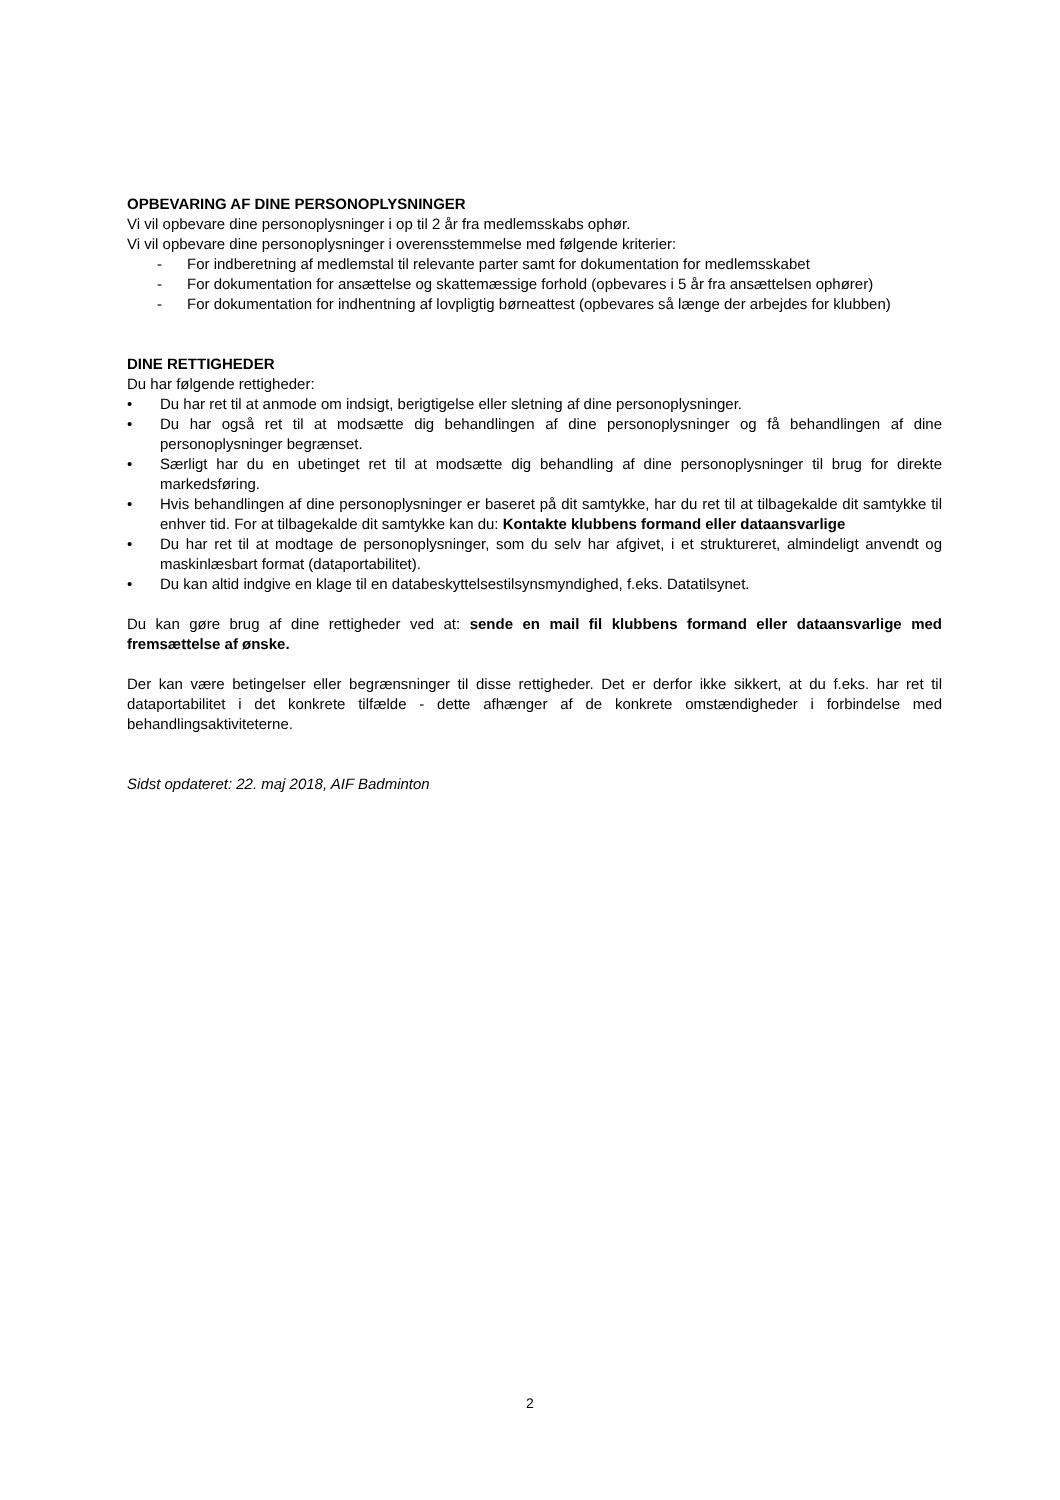OPBEVARING AF DINE PERSONOPLYSNINGER
Vi vil opbevare dine personoplysninger i op til 2 år fra medlemsskabs ophør.
Vi vil opbevare dine personoplysninger i overensstemmelse med følgende kriterier:
- For indberetning af medlemstal til relevante parter samt for dokumentation for medlemsskabet
- For dokumentation for ansættelse og skattemæssige forhold (opbevares i 5 år fra ansættelsen ophører)
- For dokumentation for indhentning af lovpligtig børneattest (opbevares så længe der arbejdes for klubben)
DINE RETTIGHEDER
Du har følgende rettigheder:
• Du har ret til at anmode om indsigt, berigtigelse eller sletning af dine personoplysninger.
• Du har også ret til at modsætte dig behandlingen af dine personoplysninger og få behandlingen af dine personoplysninger begrænset.
• Særligt har du en ubetinget ret til at modsætte dig behandling af dine personoplysninger til brug for direkte markedsføring.
• Hvis behandlingen af dine personoplysninger er baseret på dit samtykke, har du ret til at tilbagekalde dit samtykke til enhver tid. For at tilbagekalde dit samtykke kan du: Kontakte klubbens formand eller dataansvarlige
• Du har ret til at modtage de personoplysninger, som du selv har afgivet, i et struktureret, almindeligt anvendt og maskinlæsbart format (dataportabilitet).
• Du kan altid indgive en klage til en databeskyttelsestilsynsmyndighed, f.eks. Datatilsynet.
Du kan gøre brug af dine rettigheder ved at: sende en mail fil klubbens formand eller dataansvarlige med fremsættelse af ønske.
Der kan være betingelser eller begrænsninger til disse rettigheder. Det er derfor ikke sikkert, at du f.eks. har ret til dataportabilitet i det konkrete tilfælde - dette afhænger af de konkrete omstændigheder i forbindelse med behandlingsaktiviteterne.
Sidst opdateret: 22. maj 2018, AIF Badminton
2